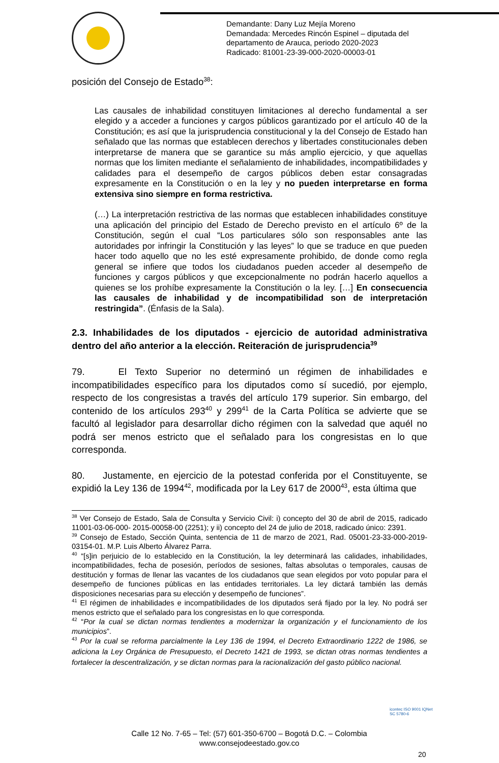Demandante: Dany Luz Mejía Moreno
Demandada: Mercedes Rincón Espinel – diputada del
departamento de Arauca, periodo 2020-2023
Radicado: 81001-23-39-000-2020-00003-01
posición del Consejo de Estado<sup>38</sup>:
Las causales de inhabilidad constituyen limitaciones al derecho fundamental a ser elegido y a acceder a funciones y cargos públicos garantizado por el artículo 40 de la Constitución; es así que la jurisprudencia constitucional y la del Consejo de Estado han señalado que las normas que establecen derechos y libertades constitucionales deben interpretarse de manera que se garantice su más amplio ejercicio, y que aquellas normas que los limiten mediante el señalamiento de inhabilidades, incompatibilidades y calidades para el desempeño de cargos públicos deben estar consagradas expresamente en la Constitución o en la ley y no pueden interpretarse en forma extensiva sino siempre en forma restrictiva.
(…) La interpretación restrictiva de las normas que establecen inhabilidades constituye una aplicación del principio del Estado de Derecho previsto en el artículo 6º de la Constitución, según el cual “Los particulares sólo son responsables ante las autoridades por infringir la Constitución y las leyes” lo que se traduce en que pueden hacer todo aquello que no les esté expresamente prohibido, de donde como regla general se infiere que todos los ciudadanos pueden acceder al desempeño de funciones y cargos públicos y que excepcionalmente no podrán hacerlo aquellos a quienes se los prohíbe expresamente la Constitución o la ley. […] En consecuencia las causales de inhabilidad y de incompatibilidad son de interpretación restringida”. (Énfasis de la Sala).
2.3. Inhabilidades de los diputados - ejercicio de autoridad administrativa dentro del año anterior a la elección. Reiteración de jurisprudencia<sup>39</sup>
79. El Texto Superior no determinó un régimen de inhabilidades e incompatibilidades específico para los diputados como sí sucedió, por ejemplo, respecto de los congresistas a través del artículo 179 superior. Sin embargo, del contenido de los artículos 293<sup>40</sup> y 299<sup>41</sup> de la Carta Política se advierte que se facultó al legislador para desarrollar dicho régimen con la salvedad que aquél no podrá ser menos estricto que el señalado para los congresistas en lo que corresponda.
80. Justamente, en ejercicio de la potestad conferida por el Constituyente, se expidió la Ley 136 de 1994<sup>42</sup>, modificada por la Ley 617 de 2000<sup>43</sup>, esta última que
<sup>38</sup> Ver Consejo de Estado, Sala de Consulta y Servicio Civil: i) concepto del 30 de abril de 2015, radicado 11001-03-06-000- 2015-00058-00 (2251); y ii) concepto del 24 de julio de 2018, radicado único: 2391.
<sup>39</sup> Consejo de Estado, Sección Quinta, sentencia de 11 de marzo de 2021, Rad. 05001-23-33-000-2019-03154-01. M.P. Luis Alberto Álvarez Parra.
<sup>40</sup> “[s]in perjuicio de lo establecido en la Constitución, la ley determinará las calidades, inhabilidades, incompatibilidades, fecha de posesión, períodos de sesiones, faltas absolutas o temporales, causas de destitución y formas de llenar las vacantes de los ciudadanos que sean elegidos por voto popular para el desempeño de funciones públicas en las entidades territoriales. La ley dictará también las demás disposiciones necesarias para su elección y desempeño de funciones”.
<sup>41</sup> El régimen de inhabilidades e incompatibilidades de los diputados será fijado por la ley. No podrá ser menos estricto que el señalado para los congresistas en lo que corresponda.
<sup>42</sup> “Por la cual se dictan normas tendientes a modernizar la organización y el funcionamiento de los municipios”.
<sup>43</sup> Por la cual se reforma parcialmente la Ley 136 de 1994, el Decreto Extraordinario 1222 de 1986, se adiciona la Ley Orgánica de Presupuesto, el Decreto 1421 de 1993, se dictan otras normas tendientes a fortalecer la descentralización, y se dictan normas para la racionalización del gasto público nacional.
Calle 12 No. 7-65 – Tel: (57) 601-350-6700 – Bogotá D.C. – Colombia
www.consejodeestado.gov.co
icontec ISO 9001 IQNet
SC 5780-6
20